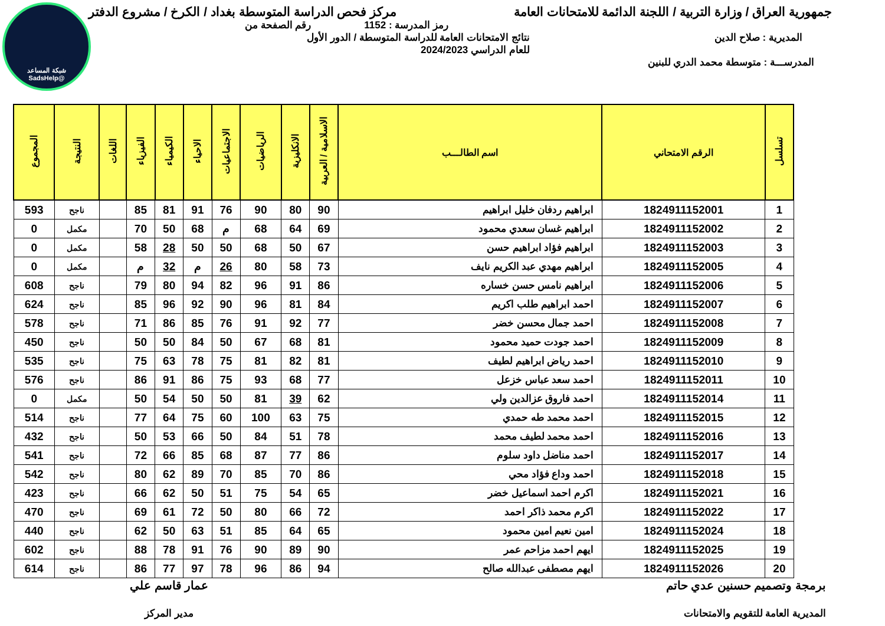شبكة المساعد
@SadsHelp
جمهورية العراق / وزارة التربية / اللجنة الدائمة للامتحانات العامة مركز فحص الدراسة المتوسطة بغداد / الكرخ / مشروع الدفتر
رمز المدرسة : 1152 رقم الصفحة من
المديرية : صلاح الدين نتائج الامتحانات العامة للدراسة المتوسطة / الدور الأول
للعام الدراسي 2024/2023
المدرســـة : متوسطة محمد الدري للبنين
| تسلسل | الرقم الامتحاني | اسم الطالـــب | الاسلامية / العربية | الانكليزية | الرياضيات | الاجتماعيات | الاحياء | الكيمياء | الفيزياء | اللغات | النتيجة | المجموع |
| --- | --- | --- | --- | --- | --- | --- | --- | --- | --- | --- | --- | --- |
| 1 | 1824911152001 | ابراهيم ردفان خليل ابراهيم | 90 | 80 | 90 | 76 | 91 | 81 | 85 | | ناجح | 593 |
| 2 | 1824911152002 | ابراهيم غسان سعدي محمود | 69 | 64 | 68 | م | 68 | 50 | 70 | | مكمل | 0 |
| 3 | 1824911152003 | ابراهيم فؤاد ابراهيم حسن | 67 | 50 | 68 | 50 | 50 | 28 | 58 | | مكمل | 0 |
| 4 | 1824911152005 | ابراهيم مهدي عبد الكريم نايف | 73 | 58 | 80 | 26 | م | 32 | م | | مكمل | 0 |
| 5 | 1824911152006 | ابراهيم نامس حسن خساره | 86 | 91 | 96 | 82 | 94 | 80 | 79 | | ناجح | 608 |
| 6 | 1824911152007 | احمد ابراهيم طلب اكريم | 84 | 81 | 96 | 90 | 92 | 96 | 85 | | ناجح | 624 |
| 7 | 1824911152008 | احمد جمال محسن خضر | 77 | 92 | 91 | 76 | 85 | 86 | 71 | | ناجح | 578 |
| 8 | 1824911152009 | احمد جودت حميد محمود | 81 | 68 | 67 | 50 | 84 | 50 | 50 | | ناجح | 450 |
| 9 | 1824911152010 | احمد رياض ابراهيم لطيف | 81 | 82 | 81 | 75 | 78 | 63 | 75 | | ناجح | 535 |
| 10 | 1824911152011 | احمد سعد عباس خزعل | 77 | 68 | 93 | 75 | 86 | 91 | 86 | | ناجح | 576 |
| 11 | 1824911152014 | احمد فاروق عزالدين ولي | 62 | 39 | 81 | 50 | 50 | 54 | 50 | | مكمل | 0 |
| 12 | 1824911152015 | احمد محمد طه حمدي | 75 | 63 | 100 | 60 | 75 | 64 | 77 | | ناجح | 514 |
| 13 | 1824911152016 | احمد محمد لطيف محمد | 78 | 51 | 84 | 50 | 66 | 53 | 50 | | ناجح | 432 |
| 14 | 1824911152017 | احمد مناضل داود سلوم | 86 | 77 | 87 | 68 | 85 | 66 | 72 | | ناجح | 541 |
| 15 | 1824911152018 | احمد وداع فؤاد محي | 86 | 70 | 85 | 70 | 89 | 62 | 80 | | ناجح | 542 |
| 16 | 1824911152021 | اكرم احمد اسماعيل خضر | 65 | 54 | 75 | 51 | 50 | 62 | 66 | | ناجح | 423 |
| 17 | 1824911152022 | اكرم محمد ذاكر احمد | 72 | 66 | 80 | 50 | 72 | 61 | 69 | | ناجح | 470 |
| 18 | 1824911152024 | امين نعيم امين محمود | 65 | 64 | 85 | 51 | 63 | 50 | 62 | | ناجح | 440 |
| 19 | 1824911152025 | ايهم احمد مزاحم عمر | 90 | 89 | 90 | 76 | 91 | 78 | 88 | | ناجح | 602 |
| 20 | 1824911152026 | ايهم مصطفى عبدالله صالح | 94 | 86 | 96 | 78 | 97 | 77 | 86 | | ناجح | 614 |
برمجة وتصميم حسنين عدي حاتم
المديرية العامة للتقويم والامتحانات
عمار قاسم علي
مدير المركز